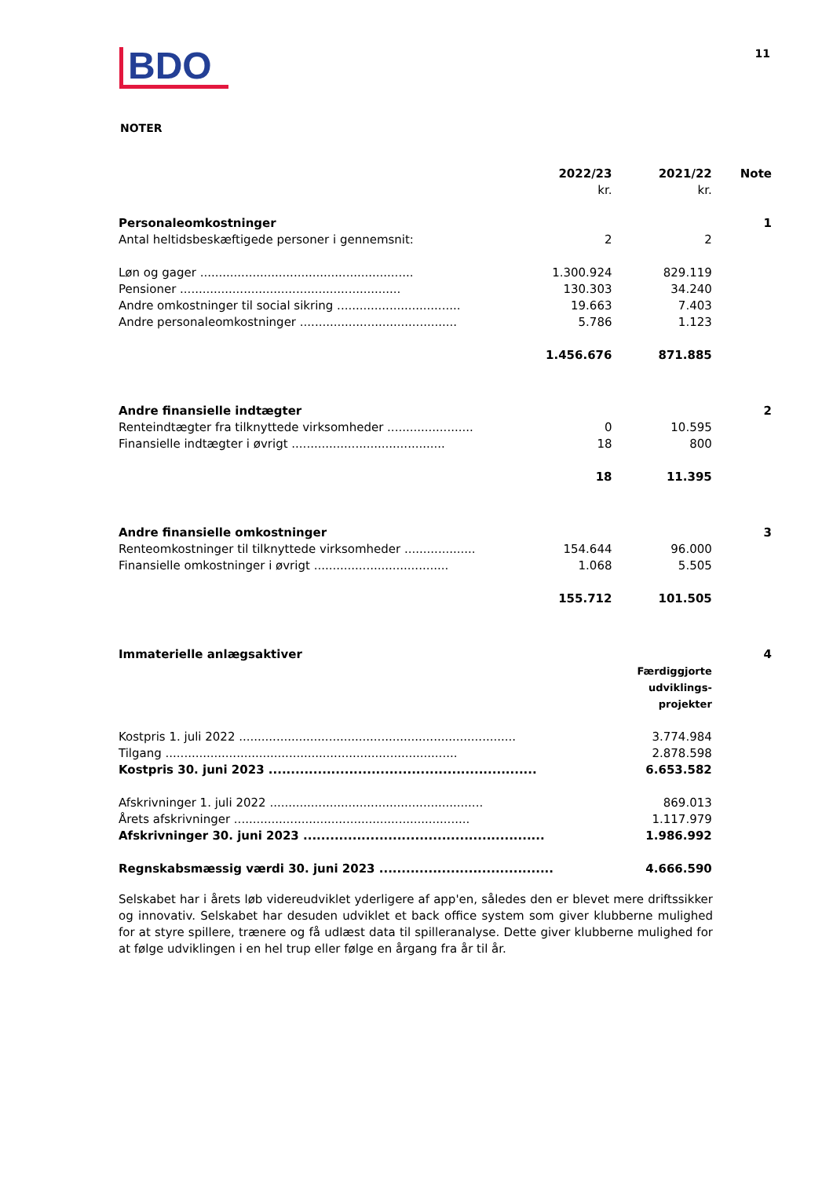BDO
11
NOTER
| | 2022/23 kr. | 2021/22 kr. | Note |
| Personaleomkostninger | | | 1 |
| Antal heltidsbeskæftigede personer i gennemsnit: | 2 | 2 | |
| Løn og gager ......................................................... | 1.300.924 | 829.119 | |
| Pensioner ........................................................... | 130.303 | 34.240 | |
| Andre omkostninger til social sikring ................................. | 19.663 | 7.403 | |
| Andre personaleomkostninger .......................................... | 5.786 | 1.123 | |
| | 1.456.676 | 871.885 | |
| Andre finansielle indtægter | | | 2 |
| Renteindtægter fra tilknyttede virksomheder ....................... | 0 | 10.595 | |
| Finansielle indtægter i øvrigt ......................................... | 18 | 800 | |
| | 18 | 11.395 | |
| Andre finansielle omkostninger | | | 3 |
| Renteomkostninger til tilknyttede virksomheder ................... | 154.644 | 96.000 | |
| Finansielle omkostninger i øvrigt .................................... | 1.068 | 5.505 | |
| | 155.712 | 101.505 | |
| Immaterielle anlægsaktiver | | | 4 |
| | | Færdiggjorte udviklings- projekter | |
| Kostpris 1. juli 2022 .......................................................................... | | 3.774.984 | |
| Tilgang .............................................................................. | | 2.878.598 | |
| Kostpris 30. juni 2023 ............................................................ | | 6.653.582 | |
| Afskrivninger 1. juli 2022 ......................................................... | | 869.013 | |
| Årets afskrivninger ............................................................... | | 1.117.979 | |
| Afskrivninger 30. juni 2023 ...................................................... | | 1.986.992 | |
| Regnskabsmæssig værdi 30. juni 2023 ....................................... | | 4.666.590 | |
Selskabet har i årets løb videreudviklet yderligere af app'en, således den er blevet mere driftssikker og innovativ. Selskabet har desuden udviklet et back office system som giver klubberne mulighed for at styre spillere, trænere og få udlæst data til spilleranalyse. Dette giver klubberne mulighed for at følge udviklingen i en hel trup eller følge en årgang fra år til år.